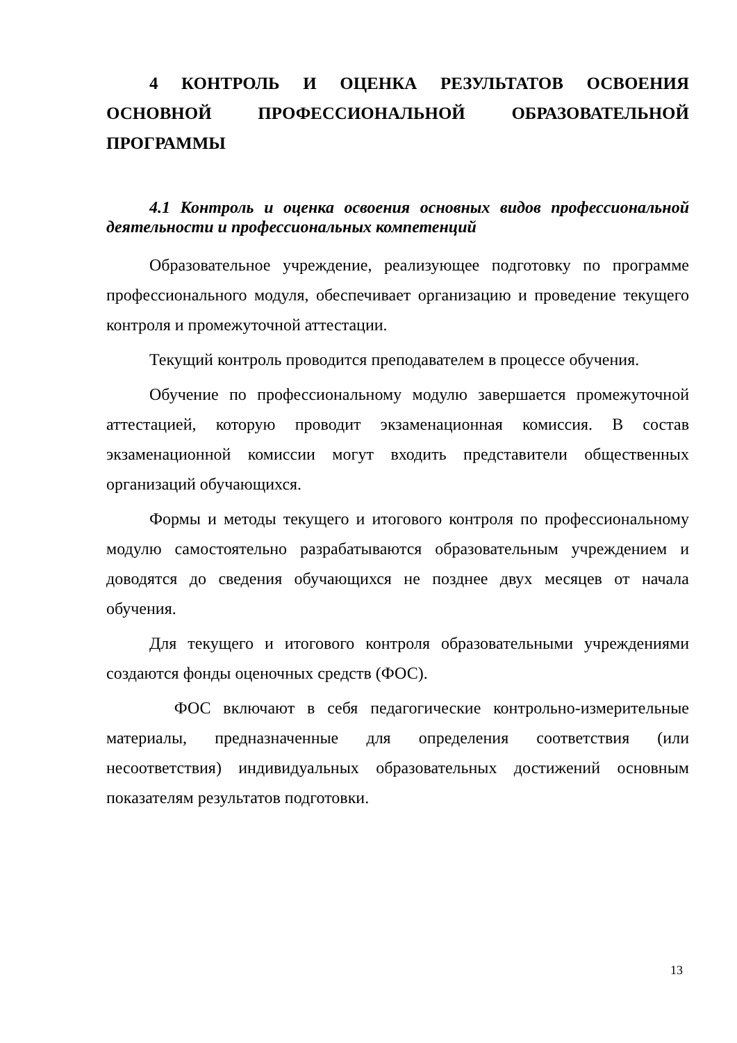4 КОНТРОЛЬ И ОЦЕНКА РЕЗУЛЬТАТОВ ОСВОЕНИЯ ОСНОВНОЙ ПРОФЕССИОНАЛЬНОЙ ОБРАЗОВАТЕЛЬНОЙ ПРОГРАММЫ
4.1 Контроль и оценка освоения основных видов профессиональной деятельности и профессиональных компетенций
Образовательное учреждение, реализующее подготовку по программе профессионального модуля, обеспечивает организацию и проведение текущего контроля и промежуточной аттестации.
Текущий контроль проводится преподавателем в процессе обучения.
Обучение по профессиональному модулю завершается промежуточной аттестацией, которую проводит экзаменационная комиссия. В состав экзаменационной комиссии могут входить представители общественных организаций обучающихся.
Формы и методы текущего и итогового контроля по профессиональному модулю самостоятельно разрабатываются образовательным учреждением и доводятся до сведения обучающихся не позднее двух месяцев от начала обучения.
Для текущего и итогового контроля образовательными учреждениями создаются фонды оценочных средств (ФОС).
ФОС включают в себя педагогические контрольно-измерительные материалы, предназначенные для определения соответствия (или несоответствия) индивидуальных образовательных достижений основным показателям результатов подготовки.
13